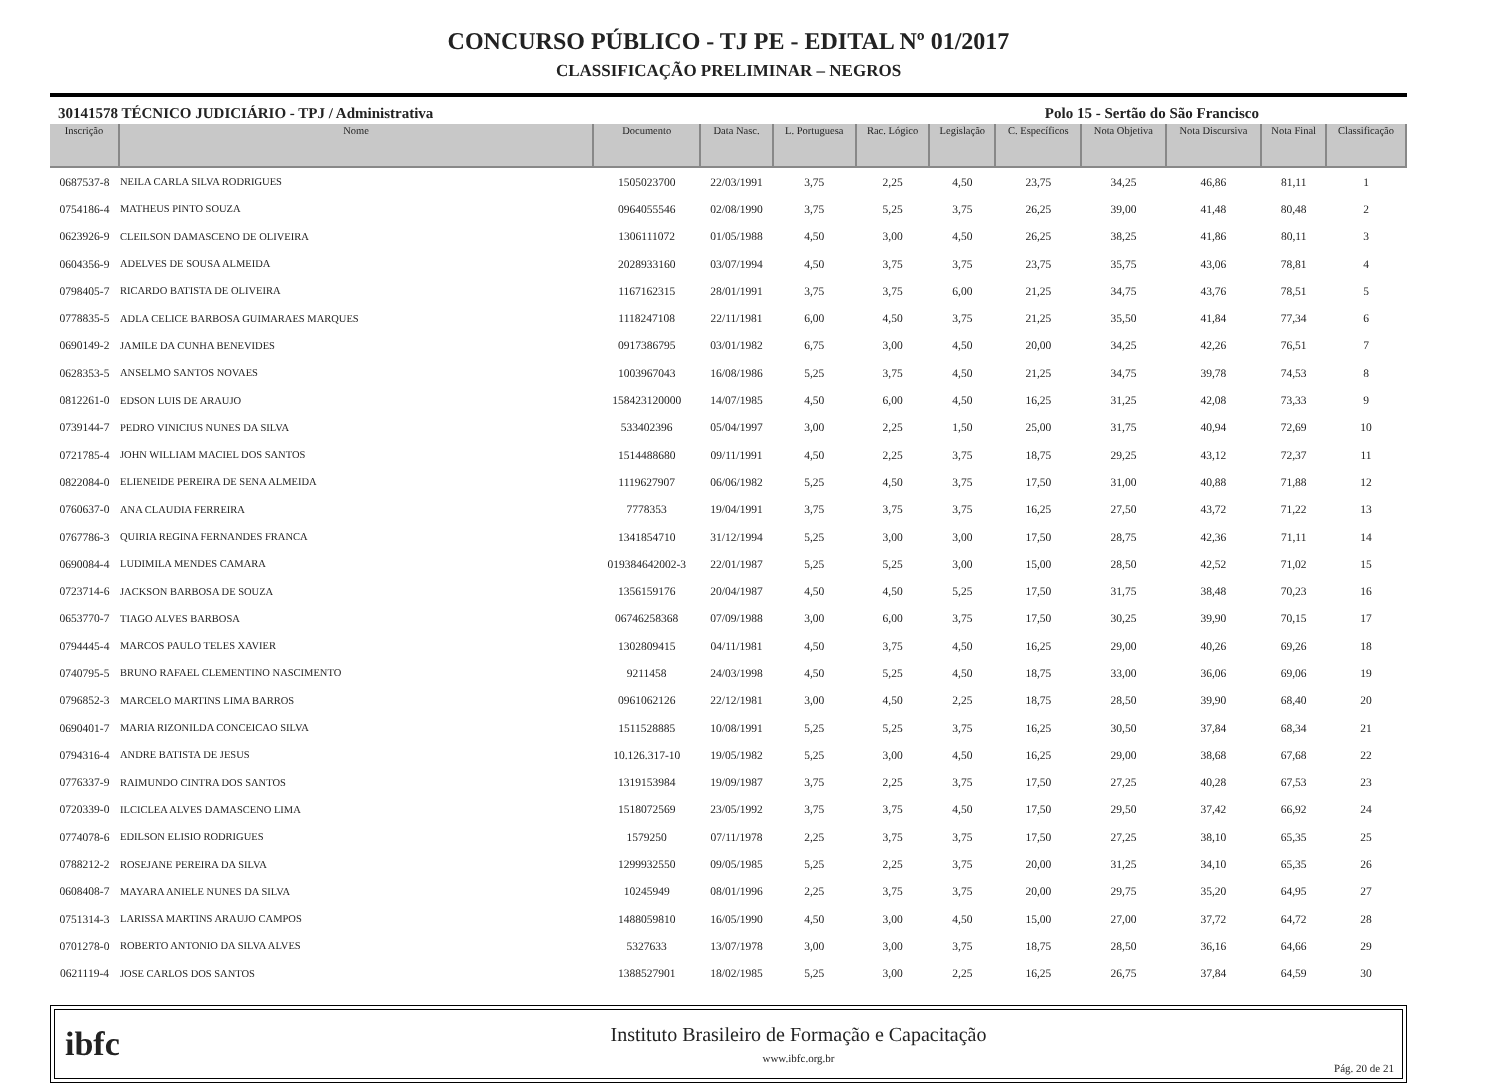CONCURSO PÚBLICO - TJ PE - EDITAL Nº 01/2017
CLASSIFICAÇÃO PRELIMINAR – NEGROS
30141578 TÉCNICO JUDICIÁRIO - TPJ / Administrativa Polo 15 - Sertão do São Francisco
| Inscrição | Nome | Documento | Data Nasc. | L. Portuguesa | Rac. Lógico | Legislação | C. Específicos | Nota Objetiva | Nota Discursiva | Nota Final | Classificação |
| --- | --- | --- | --- | --- | --- | --- | --- | --- | --- | --- | --- |
| 0687537-8 | NEILA CARLA SILVA RODRIGUES | 1505023700 | 22/03/1991 | 3,75 | 2,25 | 4,50 | 23,75 | 34,25 | 46,86 | 81,11 | 1 |
| 0754186-4 | MATHEUS PINTO SOUZA | 0964055546 | 02/08/1990 | 3,75 | 5,25 | 3,75 | 26,25 | 39,00 | 41,48 | 80,48 | 2 |
| 0623926-9 | CLEILSON DAMASCENO DE OLIVEIRA | 1306111072 | 01/05/1988 | 4,50 | 3,00 | 4,50 | 26,25 | 38,25 | 41,86 | 80,11 | 3 |
| 0604356-9 | ADELVES DE SOUSA ALMEIDA | 2028933160 | 03/07/1994 | 4,50 | 3,75 | 3,75 | 23,75 | 35,75 | 43,06 | 78,81 | 4 |
| 0798405-7 | RICARDO BATISTA DE OLIVEIRA | 1167162315 | 28/01/1991 | 3,75 | 3,75 | 6,00 | 21,25 | 34,75 | 43,76 | 78,51 | 5 |
| 0778835-5 | ADLA CELICE BARBOSA GUIMARAES MARQUES | 1118247108 | 22/11/1981 | 6,00 | 4,50 | 3,75 | 21,25 | 35,50 | 41,84 | 77,34 | 6 |
| 0690149-2 | JAMILE DA CUNHA BENEVIDES | 0917386795 | 03/01/1982 | 6,75 | 3,00 | 4,50 | 20,00 | 34,25 | 42,26 | 76,51 | 7 |
| 0628353-5 | ANSELMO SANTOS NOVAES | 1003967043 | 16/08/1986 | 5,25 | 3,75 | 4,50 | 21,25 | 34,75 | 39,78 | 74,53 | 8 |
| 0812261-0 | EDSON LUIS DE ARAUJO | 158423120000 | 14/07/1985 | 4,50 | 6,00 | 4,50 | 16,25 | 31,25 | 42,08 | 73,33 | 9 |
| 0739144-7 | PEDRO VINICIUS NUNES DA SILVA | 533402396 | 05/04/1997 | 3,00 | 2,25 | 1,50 | 25,00 | 31,75 | 40,94 | 72,69 | 10 |
| 0721785-4 | JOHN WILLIAM MACIEL DOS SANTOS | 1514488680 | 09/11/1991 | 4,50 | 2,25 | 3,75 | 18,75 | 29,25 | 43,12 | 72,37 | 11 |
| 0822084-0 | ELIENEIDE PEREIRA DE SENA ALMEIDA | 1119627907 | 06/06/1982 | 5,25 | 4,50 | 3,75 | 17,50 | 31,00 | 40,88 | 71,88 | 12 |
| 0760637-0 | ANA CLAUDIA FERREIRA | 7778353 | 19/04/1991 | 3,75 | 3,75 | 3,75 | 16,25 | 27,50 | 43,72 | 71,22 | 13 |
| 0767786-3 | QUIRIA REGINA FERNANDES FRANCA | 1341854710 | 31/12/1994 | 5,25 | 3,00 | 3,00 | 17,50 | 28,75 | 42,36 | 71,11 | 14 |
| 0690084-4 | LUDIMILA MENDES CAMARA | 019384642002-3 | 22/01/1987 | 5,25 | 5,25 | 3,00 | 15,00 | 28,50 | 42,52 | 71,02 | 15 |
| 0723714-6 | JACKSON BARBOSA DE SOUZA | 1356159176 | 20/04/1987 | 4,50 | 4,50 | 5,25 | 17,50 | 31,75 | 38,48 | 70,23 | 16 |
| 0653770-7 | TIAGO ALVES BARBOSA | 06746258368 | 07/09/1988 | 3,00 | 6,00 | 3,75 | 17,50 | 30,25 | 39,90 | 70,15 | 17 |
| 0794445-4 | MARCOS PAULO TELES XAVIER | 1302809415 | 04/11/1981 | 4,50 | 3,75 | 4,50 | 16,25 | 29,00 | 40,26 | 69,26 | 18 |
| 0740795-5 | BRUNO RAFAEL CLEMENTINO NASCIMENTO | 9211458 | 24/03/1998 | 4,50 | 5,25 | 4,50 | 18,75 | 33,00 | 36,06 | 69,06 | 19 |
| 0796852-3 | MARCELO MARTINS LIMA BARROS | 0961062126 | 22/12/1981 | 3,00 | 4,50 | 2,25 | 18,75 | 28,50 | 39,90 | 68,40 | 20 |
| 0690401-7 | MARIA RIZONILDA CONCEICAO SILVA | 1511528885 | 10/08/1991 | 5,25 | 5,25 | 3,75 | 16,25 | 30,50 | 37,84 | 68,34 | 21 |
| 0794316-4 | ANDRE BATISTA DE JESUS | 10.126.317-10 | 19/05/1982 | 5,25 | 3,00 | 4,50 | 16,25 | 29,00 | 38,68 | 67,68 | 22 |
| 0776337-9 | RAIMUNDO CINTRA DOS SANTOS | 1319153984 | 19/09/1987 | 3,75 | 2,25 | 3,75 | 17,50 | 27,25 | 40,28 | 67,53 | 23 |
| 0720339-0 | ILCICLEA ALVES DAMASCENO LIMA | 1518072569 | 23/05/1992 | 3,75 | 3,75 | 4,50 | 17,50 | 29,50 | 37,42 | 66,92 | 24 |
| 0774078-6 | EDILSON ELISIO RODRIGUES | 1579250 | 07/11/1978 | 2,25 | 3,75 | 3,75 | 17,50 | 27,25 | 38,10 | 65,35 | 25 |
| 0788212-2 | ROSEJANE PEREIRA DA SILVA | 1299932550 | 09/05/1985 | 5,25 | 2,25 | 3,75 | 20,00 | 31,25 | 34,10 | 65,35 | 26 |
| 0608408-7 | MAYARA ANIELE NUNES DA SILVA | 10245949 | 08/01/1996 | 2,25 | 3,75 | 3,75 | 20,00 | 29,75 | 35,20 | 64,95 | 27 |
| 0751314-3 | LARISSA MARTINS ARAUJO CAMPOS | 1488059810 | 16/05/1990 | 4,50 | 3,00 | 4,50 | 15,00 | 27,00 | 37,72 | 64,72 | 28 |
| 0701278-0 | ROBERTO ANTONIO DA SILVA ALVES | 5327633 | 13/07/1978 | 3,00 | 3,00 | 3,75 | 18,75 | 28,50 | 36,16 | 64,66 | 29 |
| 0621119-4 | JOSE CARLOS DOS SANTOS | 1388527901 | 18/02/1985 | 5,25 | 3,00 | 2,25 | 16,25 | 26,75 | 37,84 | 64,59 | 30 |
ibfc
Instituto Brasileiro de Formação e Capacitação
www.ibfc.org.br
Pág. 20 de 21